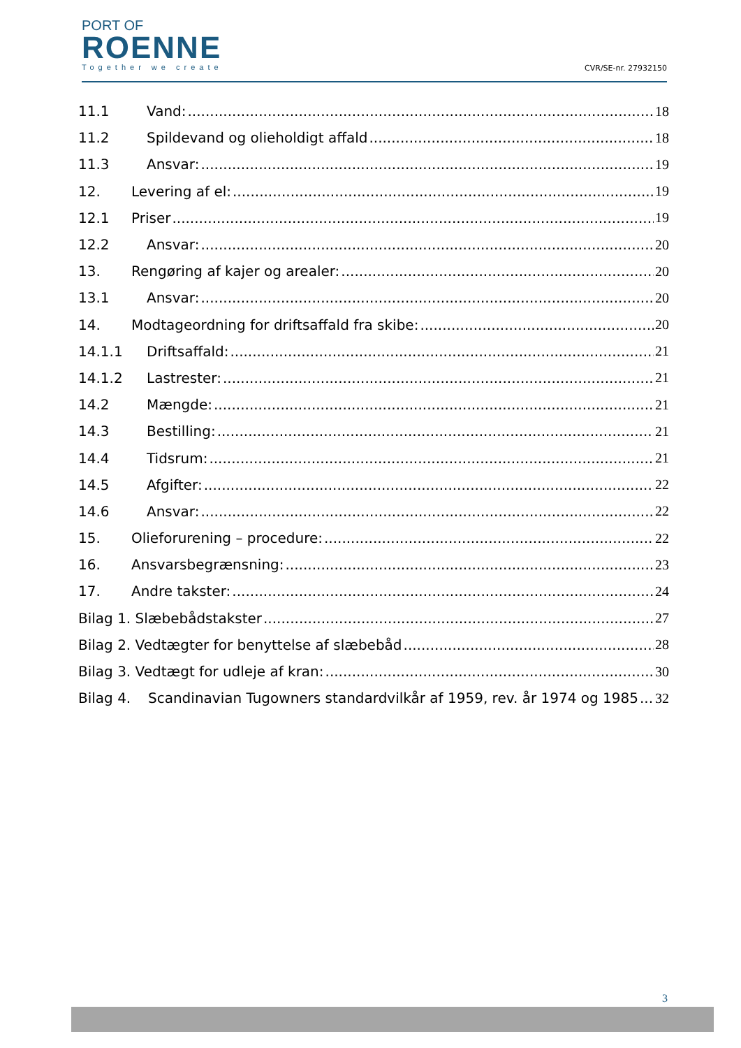PORT OF
ROENNE
Together we create
CVR/SE-nr. 27932150
11.1 Vand: 18
11.2 Spildevand og olieholdigt affald 18
11.3 Ansvar: 19
12. Levering af el: 19
12.1 Priser 19
12.2 Ansvar: 20
13. Rengøring af kajer og arealer: 20
13.1 Ansvar: 20
14. Modtageordning for driftsaffald fra skibe: 20
14.1.1 Driftsaffald: 21
14.1.2 Lastrester: 21
14.2 Mængde: 21
14.3 Bestilling: 21
14.4 Tidsrum: 21
14.5 Afgifter: 22
14.6 Ansvar: 22
15. Olieforurening – procedure: 22
16. Ansvarsbegrænsning: 23
17. Andre takster: 24
Bilag 1. Slæbebådstakster 27
Bilag 2. Vedtægter for benyttelse af slæbebåd 28
Bilag 3. Vedtægt for udleje af kran: 30
Bilag 4. Scandinavian Tugowners standardvilkår af 1959, rev. år 1974 og 1985 32
3